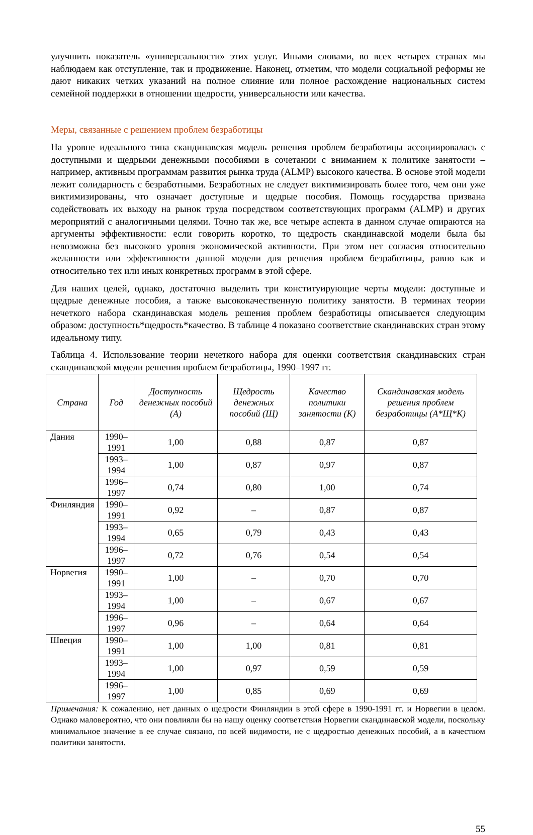улучшить показатель «универсальности» этих услуг. Иными словами, во всех четырех странах мы наблюдаем как отступление, так и продвижение. Наконец, отметим, что модели социальной реформы не дают никаких четких указаний на полное слияние или полное расхождение национальных систем семейной поддержки в отношении щедрости, универсальности или качества.
Меры, связанные с решением проблем безработицы
На уровне идеального типа скандинавская модель решения проблем безработицы ассоциировалась с доступными и щедрыми денежными пособиями в сочетании с вниманием к политике занятости – например, активным программам развития рынка труда (ALMP) высокого качества. В основе этой модели лежит солидарность с безработными. Безработных не следует виктимизировать более того, чем они уже виктимизированы, что означает доступные и щедрые пособия. Помощь государства призвана содействовать их выходу на рынок труда посредством соответствующих программ (ALMP) и других мероприятий с аналогичными целями. Точно так же, все четыре аспекта в данном случае опираются на аргументы эффективности: если говорить коротко, то щедрость скандинавской модели была бы невозможна без высокого уровня экономической активности. При этом нет согласия относительно желанности или эффективности данной модели для решения проблем безработицы, равно как и относительно тех или иных конкретных программ в этой сфере.
Для наших целей, однако, достаточно выделить три конституирующие черты модели: доступные и щедрые денежные пособия, а также высококачественную политику занятости. В терминах теории нечеткого набора скандинавская модель решения проблем безработицы описывается следующим образом: доступность*щедрость*качество. В таблице 4 показано соответствие скандинавских стран этому идеальному типу.
Таблица 4. Использование теории нечеткого набора для оценки соответствия скандинавских стран скандинавской модели решения проблем безработицы, 1990–1997 гг.
| Страна | Год | Доступность денежных пособий (А) | Щедрость денежных пособий (Щ) | Качество политики занятости (К) | Скандинавская модель решения проблем безработицы (А*Щ*К) |
| --- | --- | --- | --- | --- | --- |
| Дания | 1990–1991 | 1,00 | 0,88 | 0,87 | 0,87 |
| | 1993–1994 | 1,00 | 0,87 | 0,97 | 0,87 |
| | 1996–1997 | 0,74 | 0,80 | 1,00 | 0,74 |
| Финляндия | 1990–1991 | 0,92 | – | 0,87 | 0,87 |
| | 1993–1994 | 0,65 | 0,79 | 0,43 | 0,43 |
| | 1996–1997 | 0,72 | 0,76 | 0,54 | 0,54 |
| Норвегия | 1990–1991 | 1,00 | – | 0,70 | 0,70 |
| | 1993–1994 | 1,00 | – | 0,67 | 0,67 |
| | 1996–1997 | 0,96 | – | 0,64 | 0,64 |
| Швеция | 1990–1991 | 1,00 | 1,00 | 0,81 | 0,81 |
| | 1993–1994 | 1,00 | 0,97 | 0,59 | 0,59 |
| | 1996–1997 | 1,00 | 0,85 | 0,69 | 0,69 |
Примечания: К сожалению, нет данных о щедрости Финляндии в этой сфере в 1990-1991 гг. и Норвегии в целом. Однако маловероятно, что они повлияли бы на нашу оценку соответствия Норвегии скандинавской модели, поскольку минимальное значение в ее случае связано, по всей видимости, не с щедростью денежных пособий, а в качеством политики занятости.
55